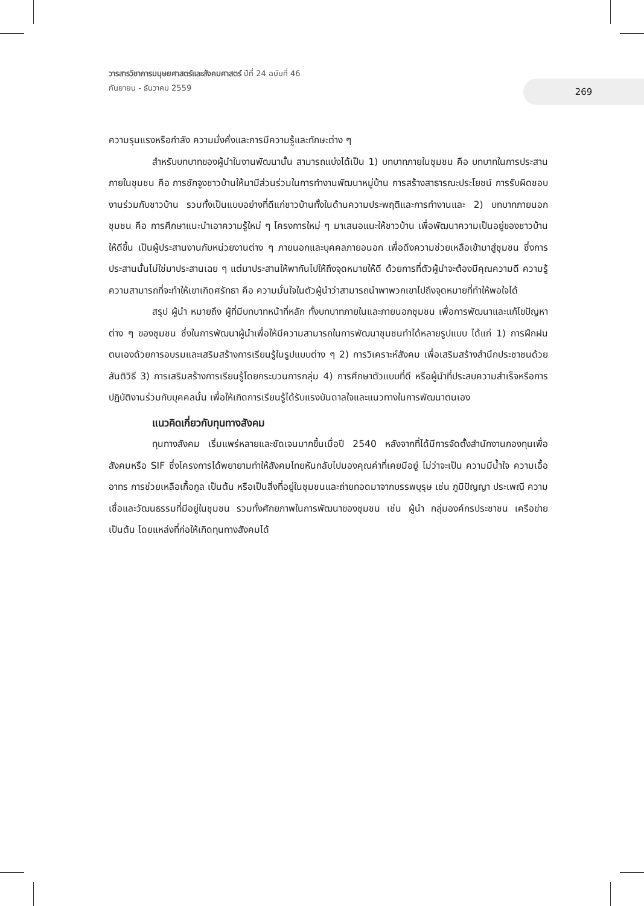วารสารวิชาการมนุษยศาสตร์และสังคมศาสตร์ ปีที่ 24 ฉบับที่ 46
กันยายน - ธันวาคม 2559
269
ความรุนแรงหรือกำลัง ความมั่งคั่งและการมีความรู้และทักษะต่าง ๆ
สำหรับบทบาทของผู้นำในงานพัฒนานั้น สามารถแบ่งได้เป็น 1) บทบาทภายในชุมชน คือ บทบาทในการประสานภายในชุมชน คือ การชักจูงชาวบ้านให้มามีส่วนร่วมในการทำงานพัฒนาหมู่บ้าน การสร้างสาธารณะประโยชน์ การรับผิดชอบงานร่วมกับชาวบ้าน รวมทั้งเป็นแบบอย่างที่ดีแก่ชาวบ้านทั้งในด้านความประพฤติและการทำงานและ 2) บทบาทภายนอกชุมชน คือ การศึกษาแนะนำเอาความรู้ใหม่ ๆ โครงการใหม่ ๆ มาเสนอแนะให้ชาวบ้าน เพื่อพัฒนาความเป็นอยู่ของชาวบ้านให้ดีขึ้น เป็นผู้ประสานงานกับหน่วยงานต่าง ๆ ภายนอกและบุคคลภายอนอก เพื่อดึงความช่วยเหลือเข้ามาสู่ชุมชน ซึ่งการประสานนั้นไม่ใช่มาประสานเฉย ๆ แต่มาประสานให้พากันไปให้ถึงจุดหมายให้ดี ด้วยการที่ตัวผู้นำจะต้องมีคุณความดี ความรู้ความสามารถที่จะทำให้เขาเกิดศรัทธา คือ ความมั่นใจในตัวผู้นำว่าสามารถนำพาพวกเขาไปถึงจุดหมายที่ทำให้พอใจได้
สรุป ผู้นำ หมายถึง ผู้ที่มีบทบาทหน้าที่หลัก ทั้งบทบาทภายในและภายนอกชุมชน เพื่อการพัฒนาและแก้ไขปัญหาต่าง ๆ ของชุมชน ซึ่งในการพัฒนาผู้นำเพื่อให้มีความสามารถในการพัฒนาชุมชนทำได้หลายรูปแบบ ได้แก่ 1) การฝึกฝนตนเองด้วยการอบรมและเสริมสร้างการเรียนรู้ในรูปแบบต่าง ๆ 2) การวิเคราะห์สังคม เพื่อเสริมสร้างสำนึกประชาชนด้วยสันติวิธี 3) การเสริมสร้างการเรียนรู้โดยกระบวนการกลุ่ม 4) การศึกษาตัวแบบที่ดี หรือผู้นำที่ประสบความสำเร็จหรือการปฏิบัติงานร่วมกับบุคคลนั้น เพื่อให้เกิดการเรียนรู้ได้รับแรงบันดาลใจและแนวทางในการพัฒนาตนเอง
แนวคิดเกี่ยวกับทุนทางสังคม
ทุนทางสังคม เริ่มแพร่หลายและชัดเจนมากขึ้นเมื่อปี 2540 หลังจากที่ได้มีการจัดตั้งสำนักงานกองทุนเพื่อสังคมหรือ SIF ซึ่งโครงการได้พยายามทำให้สังคมไทยหันกลับไปมองคุณค่าที่เคยมีอยู่ ไม่ว่าจะเป็น ความมีน้ำใจ ความเอื้ออาทร การช่วยเหลือเกื้อกูล เป็นต้น หรือเป็นสิ่งที่อยู่ในชุมชนและถ่ายทอดมาจากบรรพบุรุษ เช่น ภูมิปัญญา ประเพณี ความเชื่อและวัฒนธรรมที่มีอยู่ในชุมชน รวมทั้งศักยภาพในการพัฒนาของชุมชน เช่น ผู้นำ กลุ่มองค์กรประชาชน เครือข่าย เป็นต้น โดยแหล่งที่ก่อให้เกิดทุนทางสังคมได้